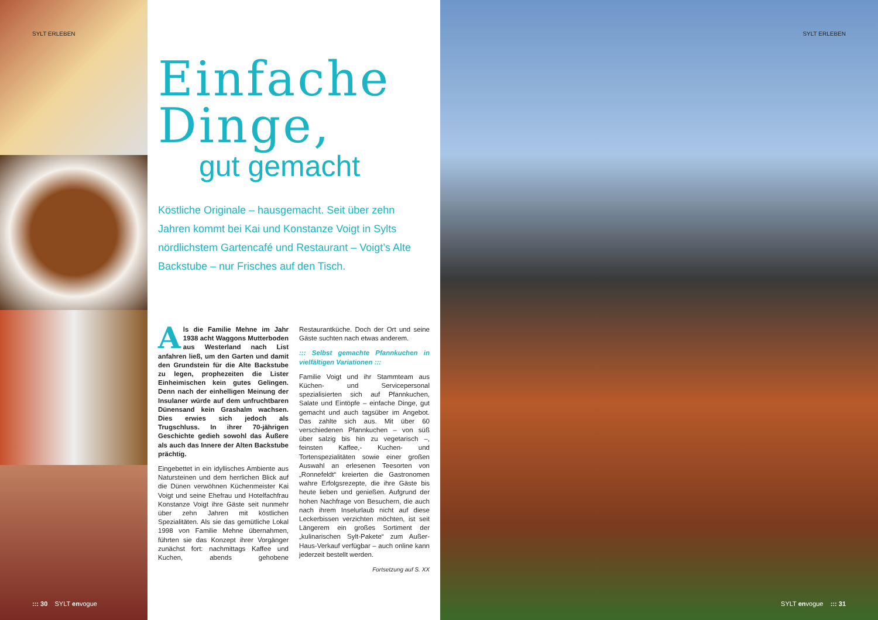SYLT ERLEBEN
::: 30 SYLT envogue
Einfache
Dinge,
gut gemacht
Köstliche Originale – hausgemacht. Seit über zehn Jahren kommt bei Kai und Konstanze Voigt in Sylts nördlichstem Gartencafé und Restaurant – Voigt’s Alte Backstube – nur Frisches auf den Tisch.
Als die Familie Mehne im Jahr 1938 acht Waggons Mutterboden aus Westerland nach List anfahren ließ, um den Garten und damit den Grundstein für die Alte Backstube zu legen, prophezeiten die Lister Einheimischen kein gutes Gelingen. Denn nach der einhelligen Meinung der Insulaner würde auf dem unfruchtbaren Dünensand kein Grashalm wachsen. Dies erwies sich jedoch als Trugschluss. In ihrer 70-jährigen Geschichte gedieh sowohl das Äußere als auch das Innere der Alten Backstube prächtig.
Eingebettet in ein idyllisches Ambiente aus Natursteinen und dem herrlichen Blick auf die Dünen verwöhnen Küchenmeister Kai Voigt und seine Ehefrau und Hotelfachfrau Konstanze Voigt ihre Gäste seit nunmehr über zehn Jahren mit köstlichen Spezialitäten. Als sie das gemütliche Lokal 1998 von Familie Mehne übernahmen, führten sie das Konzept ihrer Vorgänger zunächst fort: nachmittags Kaffee und Kuchen, abends gehobene Restaurantküche. Doch der Ort und seine Gäste suchten nach etwas anderem.
::: Selbst gemachte Pfannkuchen in vielfältigen Variationen :::
Familie Voigt und ihr Stammteam aus Küchen- und Servicepersonal spezialisierten sich auf Pfannkuchen, Salate und Eintöpfe – einfache Dinge, gut gemacht und auch tagsüber im Angebot. Das zahlte sich aus. Mit über 60 verschiedenen Pfannkuchen – von süß über salzig bis hin zu vegetarisch –, feinsten Kaffee,- Kuchen- und Tortenspezialitäten sowie einer großen Auswahl an erlesenen Teesorten von „Ronnefeldt“ kreierten die Gastronomen wahre Erfolgsrezepte, die ihre Gäste bis heute lieben und genießen. Aufgrund der hohen Nachfrage von Besuchern, die auch nach ihrem Inselurlaub nicht auf diese Leckerbissen verzichten möchten, ist seit Längerem ein großes Sortiment der „kulinarischen Sylt-Pakete“ zum Außer-Haus-Verkauf verfügbar – auch online kann jederzeit bestellt werden.
Fortsetzung auf S. XX
SYLT ERLEBEN
SYLT envogue ::: 31